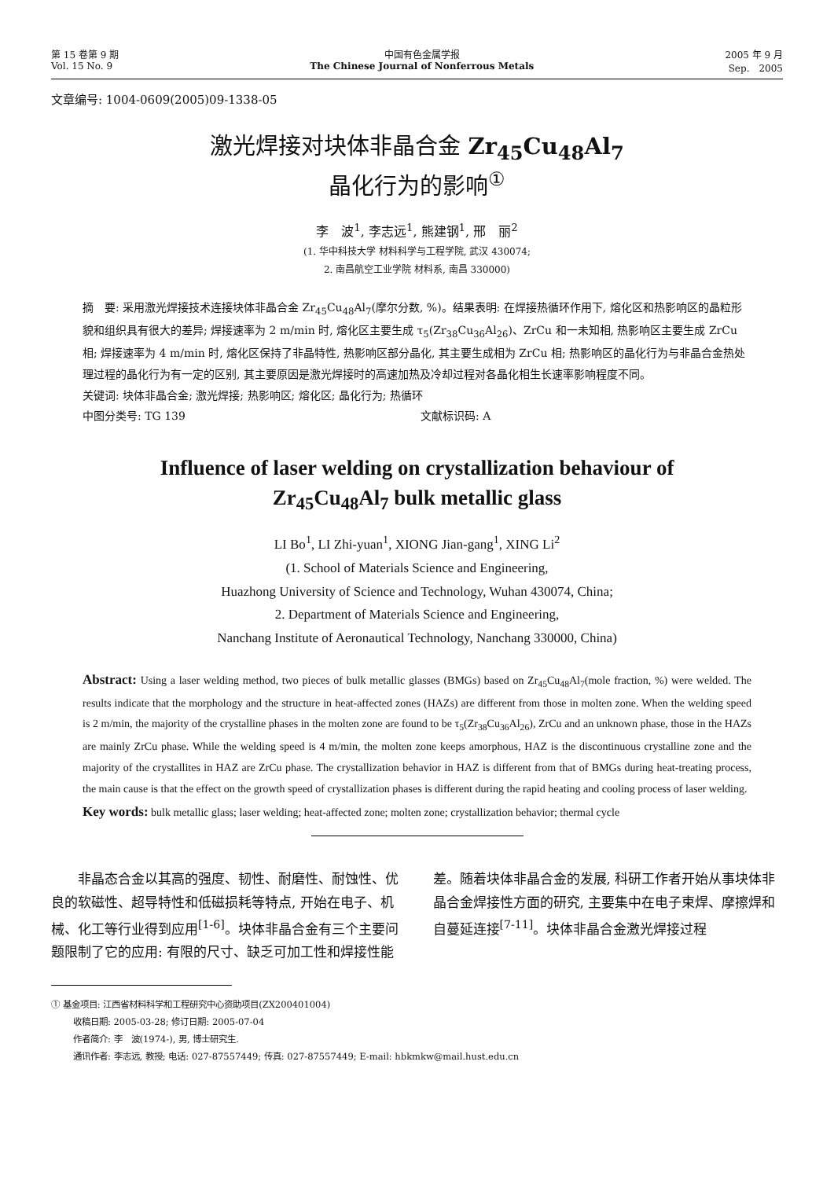第 15 卷第 9 期
Vol. 15 No. 9
中国有色金属学报
The Chinese Journal of Nonferrous Metals
2005 年 9 月
Sep.　2005
文章编号: 1004-0609(2005)09-1338-05
激光焊接对块体非晶合金 Zr<sub>45</sub>Cu<sub>48</sub>Al<sub>7</sub>
晶化行为的影响<sup>①</sup>
李　波<sup>1</sup>, 李志远<sup>1</sup>, 熊建钢<sup>1</sup>, 邢　丽<sup>2</sup>
(1. 华中科技大学 材料科学与工程学院, 武汉 430074;
2. 南昌航空工业学院 材料系, 南昌 330000)
摘　要: 采用激光焊接技术连接块体非晶合金 Zr<sub>45</sub>Cu<sub>48</sub>Al<sub>7</sub>(摩尔分数, %)。结果表明: 在焊接热循环作用下, 熔化区和热影响区的晶粒形貌和组织具有很大的差异; 焊接速率为 2 m/min 时, 熔化区主要生成 τ<sub>5</sub>(Zr<sub>38</sub>Cu<sub>36</sub>Al<sub>26</sub>)、ZrCu 和一未知相, 热影响区主要生成 ZrCu 相; 焊接速率为 4 m/min 时, 熔化区保持了非晶特性, 热影响区部分晶化, 其主要生成相为 ZrCu 相; 热影响区的晶化行为与非晶合金热处理过程的晶化行为有一定的区别, 其主要原因是激光焊接时的高速加热及冷却过程对各晶化相生长速率影响程度不同。
关键词: 块体非晶合金; 激光焊接; 热影响区; 熔化区; 晶化行为; 热循环
中图分类号: TG 139 文献标识码: A
Influence of laser welding on crystallization behaviour of
Zr<sub>45</sub>Cu<sub>48</sub>Al<sub>7</sub> bulk metallic glass
LI Bo<sup>1</sup>, LI Zhi-yuan<sup>1</sup>, XIONG Jian-gang<sup>1</sup>, XING Li<sup>2</sup>
(1. School of Materials Science and Engineering,
Huazhong University of Science and Technology, Wuhan 430074, China;
2. Department of Materials Science and Engineering,
Nanchang Institute of Aeronautical Technology, Nanchang 330000, China)
Abstract: Using a laser welding method, two pieces of bulk metallic glasses (BMGs) based on Zr<sub>45</sub>Cu<sub>48</sub>Al<sub>7</sub>(mole fraction, %) were welded. The results indicate that the morphology and the structure in heat-affected zones (HAZs) are different from those in molten zone. When the welding speed is 2 m/min, the majority of the crystalline phases in the molten zone are found to be τ<sub>5</sub>(Zr<sub>38</sub>Cu<sub>36</sub>Al<sub>26</sub>), ZrCu and an unknown phase, those in the HAZs are mainly ZrCu phase. While the welding speed is 4 m/min, the molten zone keeps amorphous, HAZ is the discontinuous crystalline zone and the majority of the crystallites in HAZ are ZrCu phase. The crystallization behavior in HAZ is different from that of BMGs during heat-treating process, the main cause is that the effect on the growth speed of crystallization phases is different during the rapid heating and cooling process of laser welding.
Key words: bulk metallic glass; laser welding; heat-affected zone; molten zone; crystallization behavior; thermal cycle
非晶态合金以其高的强度、韧性、耐磨性、耐蚀性、优良的软磁性、超导特性和低磁损耗等特点, 开始在电子、机械、化工等行业得到应用<sup>[1-6]</sup>。块体非晶合金有三个主要问题限制了它的应用: 有限的尺寸、缺乏可加工性和焊接性能差。随着块体非晶合金的发展, 科研工作者开始从事块体非晶合金焊接性方面的研究, 主要集中在电子束焊、摩擦焊和自蔓延连接<sup>[7-11]</sup>。块体非晶合金激光焊接过程
① 基金项目: 江西省材料科学和工程研究中心资助项目(ZX200401004)
收稿日期: 2005-03-28; 修订日期: 2005-07-04
作者简介: 李　波(1974-), 男, 博士研究生.
通讯作者: 李志远, 教授; 电话: 027-87557449; 传真: 027-87557449; E-mail: hbkmkw@mail.hust.edu.cn